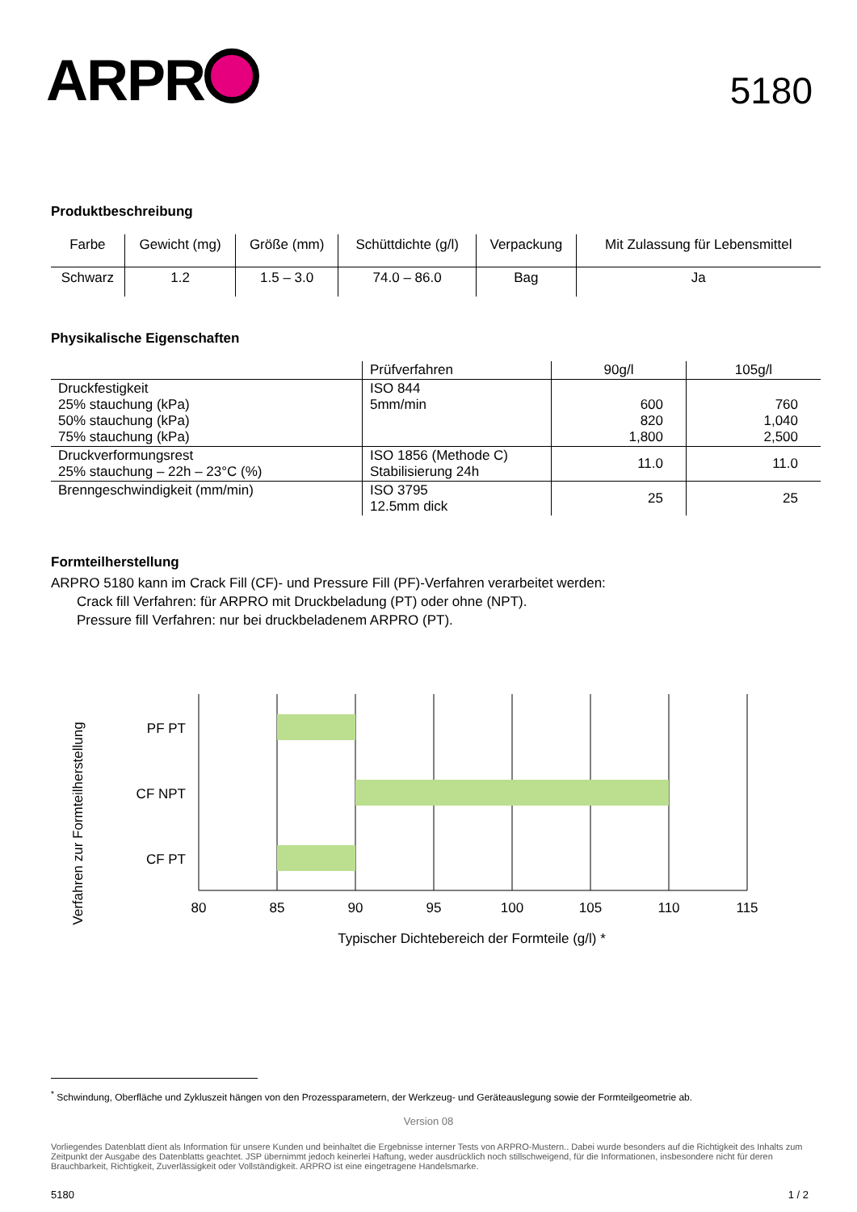ARPR
5180
Produktbeschreibung
| Farbe | Gewicht (mg) | Größe (mm) | Schüttdichte (g/l) | Verpackung | Mit Zulassung für Lebensmittel |
| --- | --- | --- | --- | --- | --- |
| Schwarz | 1.2 | 1.5 – 3.0 | 74.0 – 86.0 | Bag | Ja |
Physikalische Eigenschaften
| | Prüfverfahren | 90g/l | 105g/l |
| --- | --- | --- | --- |
| Druckfestigkeit 25% stauchung (kPa) 50% stauchung (kPa) 75% stauchung (kPa) | ISO 844 5mm/min | 600 820 1,800 | 760 1,040 2,500 |
| Druckverformungsrest 25% stauchung – 22h – 23°C (%) | ISO 1856 (Methode C) Stabilisierung 24h | 11.0 | 11.0 |
| Brenngeschwindigkeit (mm/min) | ISO 3795 12.5mm dick | 25 | 25 |
Formteilherstellung
ARPRO 5180 kann im Crack Fill (CF)- und Pressure Fill (PF)-Verfahren verarbeitet werden:
Crack fill Verfahren: für ARPRO mit Druckbeladung (PT) oder ohne (NPT).
Pressure fill Verfahren: nur bei druckbeladenem ARPRO (PT).
Verfahren zur Formteilherstellung
PF PT
CF NPT
CF PT
80
85
90
95
100
105
110
115
Typischer Dichtebereich der Formteile (g/l) *
<sup>*</sup> Schwindung, Oberfläche und Zykluszeit hängen von den Prozessparametern, der Werkzeug- und Geräteauslegung sowie der Formteilgeometrie ab.
Version 08
Vorliegendes Datenblatt dient als Information für unsere Kunden und beinhaltet die Ergebnisse interner Tests von ARPRO-Mustern.. Dabei wurde besonders auf die Richtigkeit des Inhalts zum Zeitpunkt der Ausgabe des Datenblatts geachtet. JSP übernimmt jedoch keinerlei Haftung, weder ausdrücklich noch stillschweigend, für die Informationen, insbesondere nicht für deren Brauchbarkeit, Richtigkeit, Zuverlässigkeit oder Vollständigkeit. ARPRO ist eine eingetragene Handelsmarke.
5180 1 / 2